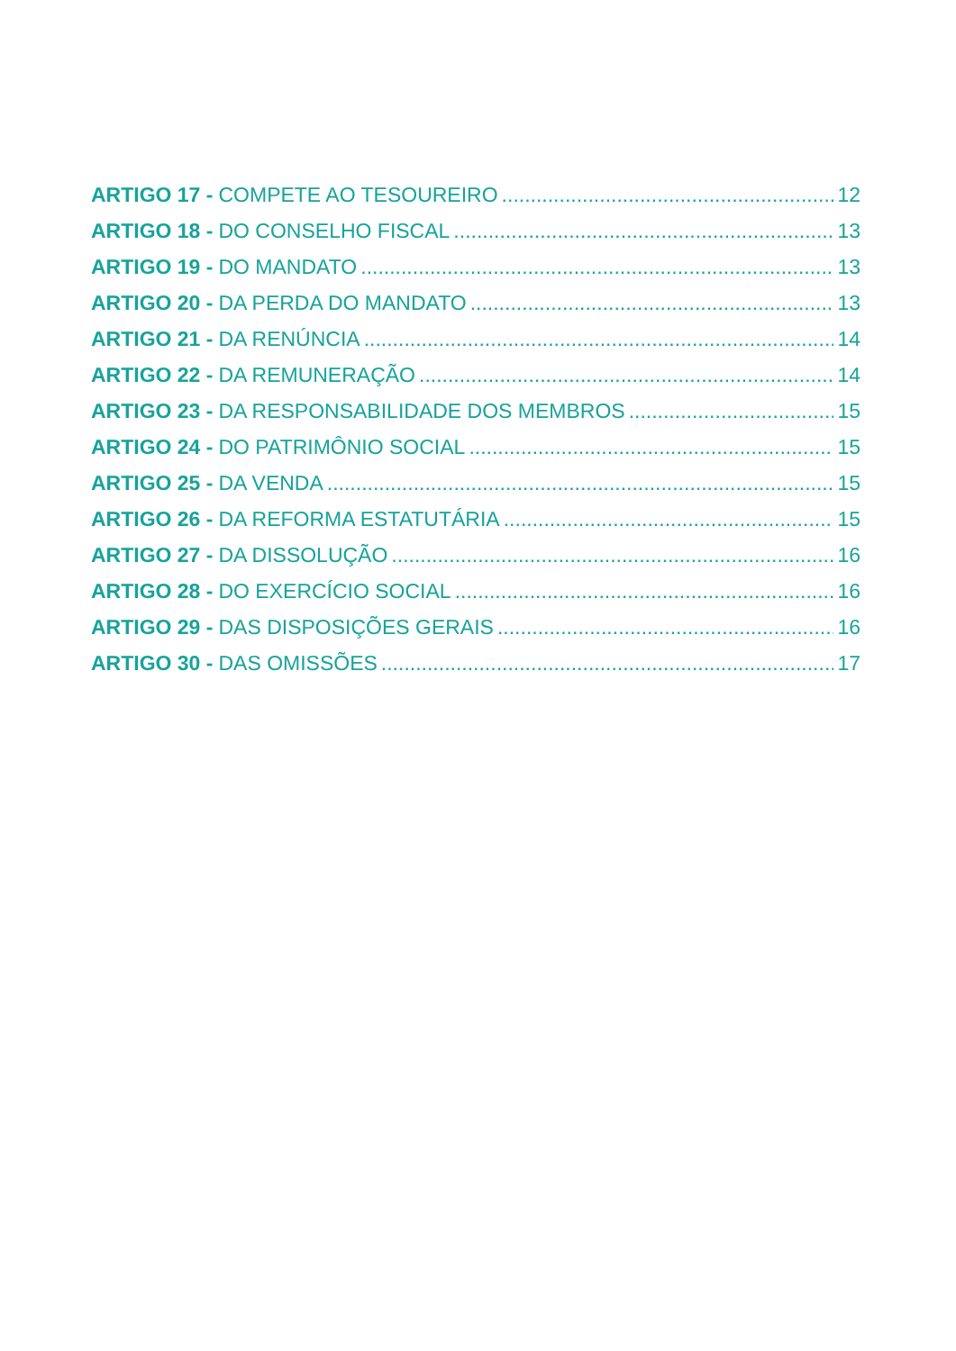ARTIGO 17 - COMPETE AO TESOUREIRO 12
ARTIGO 18 - DO CONSELHO FISCAL 13
ARTIGO 19 - DO MANDATO 13
ARTIGO 20 - DA PERDA DO MANDATO 13
ARTIGO 21 - DA RENÚNCIA 14
ARTIGO 22 - DA REMUNERAÇÃO 14
ARTIGO 23 - DA RESPONSABILIDADE DOS MEMBROS 15
ARTIGO 24 - DO PATRIMÔNIO SOCIAL 15
ARTIGO 25 - DA VENDA 15
ARTIGO 26 - DA REFORMA ESTATUTÁRIA 15
ARTIGO 27 - DA DISSOLUÇÃO 16
ARTIGO 28 - DO EXERCÍCIO SOCIAL 16
ARTIGO 29 - DAS DISPOSIÇÕES GERAIS 16
ARTIGO 30 - DAS OMISSÕES 17